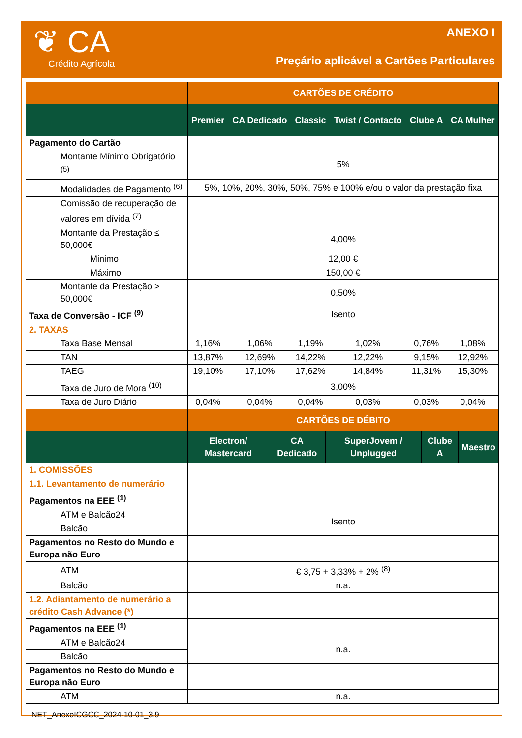❦ CA
Crédito Agrícola
ANEXO I
Preçário aplicável a Cartões Particulares
| | CARTÕES DE CRÉDITO | | | | | |
| --- | --- | --- | --- | --- | --- | --- |
| | Premier | CA Dedicado | Classic | Twist / Contacto | Clube A | CA Mulher |
| Pagamento do Cartão | | | | | | |
| Montante Mínimo Obrigatório <sup>(5)</sup> | 5% | | | | | |
| Modalidades de Pagamento <sup>(6)</sup> | 5%, 10%, 20%, 30%, 50%, 75% e 100% e/ou o valor da prestação fixa | | | | | |
| Comissão de recuperação de valores em dívida <sup>(7)</sup> | | | | | | |
| Montante da Prestação ≤ 50,000€ | 4,00% | | | | | |
| Minimo | 12,00 € | | | | | |
| Máximo | 150,00 € | | | | | |
| Montante da Prestação > 50,000€ | 0,50% | | | | | |
| Taxa de Conversão - ICF <sup>(9)</sup> | Isento | | | | | |
| 2. TAXAS | | | | | | |
| Taxa Base Mensal | 1,16% | 1,06% | 1,19% | 1,02% | 0,76% | 1,08% |
| TAN | 13,87% | 12,69% | 14,22% | 12,22% | 9,15% | 12,92% |
| TAEG | 19,10% | 17,10% | 17,62% | 14,84% | 11,31% | 15,30% |
| Taxa de Juro de Mora <sup>(10)</sup> | 3,00% | | | | | |
| Taxa de Juro Diário | 0,04% | 0,04% | 0,04% | 0,03% | 0,03% | 0,04% |
| | CARTÕES DE DÉBITO | | | | |
| --- | --- | --- | --- | --- | --- |
| | Electron/ Mastercard | CA Dedicado | SuperJovem / Unplugged | Clube A | Maestro |
| 1. COMISSÕES | | | | | |
| 1.1. Levantamento de numerário | | | | | |
| Pagamentos na EEE <sup>(1)</sup> | | | | | |
| ATM e Balcão24 | Isento | | | | |
| Balcão | | | | | |
| Pagamentos no Resto do Mundo e Europa não Euro | | | | | |
| ATM | € 3,75 + 3,33% + 2% <sup>(8)</sup> | | | | |
| Balcão | n.a. | | | | |
| 1.2. Adiantamento de numerário a crédito Cash Advance (*) | | | | | |
| Pagamentos na EEE <sup>(1)</sup> | | | | | |
| ATM e Balcão24 | n.a. | | | | |
| Balcão | | | | | |
| Pagamentos no Resto do Mundo e Europa não Euro | | | | | |
| ATM | n.a. | | | | |
NET_AnexoICGCC_2024-10-01_3.9